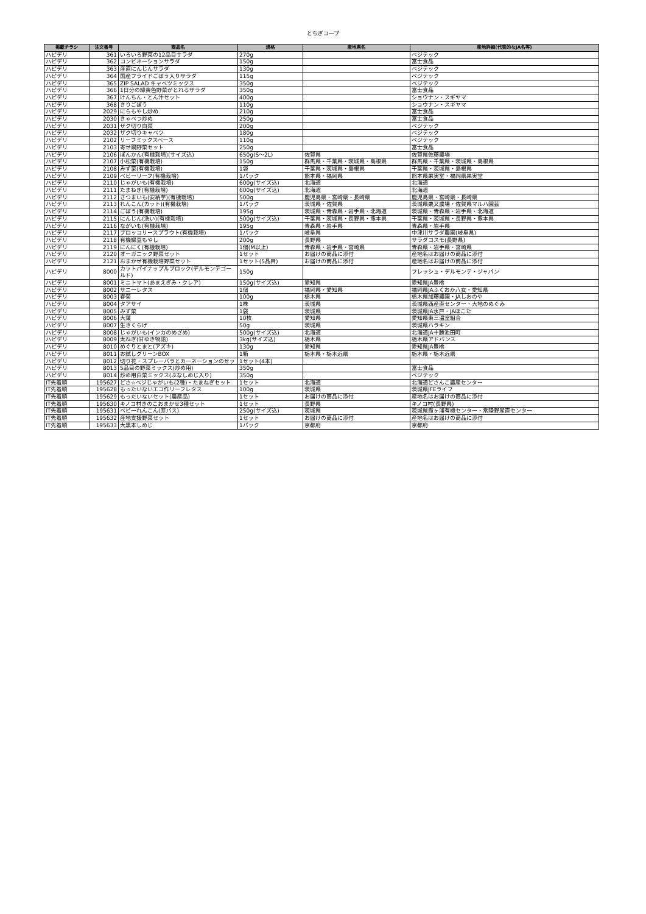とちぎコープ
| 掲載チラシ | 注文番号 | 商品名 | 規格 | 産地県名 | 産地詳細(代表的なJA名等) |
| --- | --- | --- | --- | --- | --- |
| ハピデリ | 361 | いろいろ野菜の12品目サラダ | 270g | | ベジテック |
| ハピデリ | 362 | コンビネーションサラダ | 150g | | 富士食品 |
| ハピデリ | 363 | 産直にんじんサラダ | 130g | | ベジテック |
| ハピデリ | 364 | 国産フライドごぼう入りサラダ | 115g | | ベジテック |
| ハピデリ | 365 | ZIP SALAD キャベツミックス | 350g | | ベジテック |
| ハピデリ | 366 | 1日分の緑黄色野菜がとれるサラダ | 350g | | 富士食品 |
| ハピデリ | 367 | けんちん・とん汁セット | 400g | | ショウナン・スギヤマ |
| ハピデリ | 368 | きりごぼう | 110g | | ショウナン・スギヤマ |
| ハピデリ | 2029 | にらもやし炒め | 210g | | 富士食品 |
| ハピデリ | 2030 | きゃべつ炒め | 250g | | 富士食品 |
| ハピデリ | 2031 | ザク切り白菜 | 200g | | ベジテック |
| ハピデリ | 2032 | ザク切りキャベツ | 180g | | ベジテック |
| ハピデリ | 2102 | リーフミックスベース | 110g | | ベジテック |
| ハピデリ | 2103 | 寄せ鍋野菜セット | 250g | | 富士食品 |
| ハピデリ | 2106 | ぽんかん(有機栽培)(サイズ込) | 650g(S～2L) | 佐賀県 | 佐賀県佐藤農場 |
| ハピデリ | 2107 | 小松菜(有機栽培) | 150g | 群馬県・千葉県・茨城県・島根県 | 群馬県・千葉県・茨城県・島根県 |
| ハピデリ | 2108 | みず菜(有機栽培) | 1袋 | 千葉県・茨城県・島根県 | 千葉県・茨城県・島根県 |
| ハピデリ | 2109 | ベビーリーフ(有機栽培) | 1パック | 熊本県・福岡県 | 熊本県果実堂・福岡県果実堂 |
| ハピデリ | 2110 | じゃがいも(有機栽培) | 600g(サイズ込) | 北海道 | 北海道 |
| ハピデリ | 2111 | たまねぎ(有機栽培) | 600g(サイズ込) | 北海道 | 北海道 |
| ハピデリ | 2112 | さつまいも(安納芋)(有機栽培) | 500g | 鹿児島県・宮崎県・長崎県 | 鹿児島県・宮崎県・長崎県 |
| ハピデリ | 2113 | れんこん(カット)(有機栽培) | 1パック | 茨城県・佐賀県 | 茨城県栗又農場・佐賀県マルハ園芸 |
| ハピデリ | 2114 | ごぼう(有機栽培) | 195g | 茨城県・青森県・岩手県・北海道 | 茨城県・青森県・岩手県・北海道 |
| ハピデリ | 2115 | にんじん(洗い)(有機栽培) | 500g(サイズ込) | 千葉県・茨城県・長野県・熊本県 | 千葉県・茨城県・長野県・熊本県 |
| ハピデリ | 2116 | ながいも(有機栽培) | 195g | 青森県・岩手県 | 青森県・岩手県 |
| ハピデリ | 2117 | ブロッコリースプラウト(有機栽培) | 1パック | 岐阜県 | 中津川サラダ農園(岐阜県) |
| ハピデリ | 2118 | 有機緑豆もやし | 200g | 長野県 | サラダコスモ(長野県) |
| ハピデリ | 2119 | にんにく(有機栽培) | 1個(M以上) | 青森県・岩手県・宮崎県 | 青森県・岩手県・宮崎県 |
| ハピデリ | 2120 | オーガニック野菜セット | 1セット | お届けの商品に添付 | 産地名はお届けの商品に添付 |
| ハピデリ | 2121 | おまかせ有機栽培野菜セット | 1セット(5品目) | お届けの商品に添付 | 産地名はお届けの商品に添付 |
| ハピデリ | 8000 | カットパイナップルブロック(デルモンテゴールド) | 150g | | フレッシュ・デルモンテ・ジャパン |
| ハピデリ | 8001 | ミニトマト(あまえぎみ・クレア) | 150g(サイズ込) | 愛知県 | 愛知県JA豊橋 |
| ハピデリ | 8002 | サニーレタス | 1個 | 福岡県・愛知県 | 福岡県JAふくおか八女・愛知県 |
| ハピデリ | 8003 | 春菊 | 100g | 栃木県 | 栃木県加藤農園・JAしおのや |
| ハピデリ | 8004 | タアサイ | 1株 | 茨城県 | 茨城県西産直センター・大地のめぐみ |
| ハピデリ | 8005 | みず菜 | 1袋 | 茨城県 | 茨城県JA水戸・JAほこた |
| ハピデリ | 8006 | 大葉 | 10枚 | 愛知県 | 愛知県東三温室組合 |
| ハピデリ | 8007 | 生きくらげ | 50g | 茨城県 | 茨城県ハラキン |
| ハピデリ | 8008 | じゃがいも(インカのめざめ) | 500g(サイズ込) | 北海道 | 北海道JA十勝池田町 |
| ハピデリ | 8009 | 太ねぎ(甘ゆき物語) | 3kg(サイズ込) | 栃木県 | 栃木県アドバンス |
| ハピデリ | 8010 | めぐりとまと(アズキ) | 130g | 愛知県 | 愛知県JA豊橋 |
| ハピデリ | 8011 | お試しグリーンBOX | 1箱 | 栃木県・栃木近県 | 栃木県・栃木近県 |
| ハピデリ | 8012 | 切り花・スプレーバラとカーネーションのセッ | 1セット(4本) | | |
| ハピデリ | 8013 | 5品目の野菜ミックス(炒め用) | 350g | | 富士食品 |
| ハピデリ | 8014 | 炒め用白菜ミックス(ぶなしめじ入り) | 350g | | ベジテック |
| IT先着順 | 195627 | どさ☆ベジじゃがいも(2種)・たまねぎセット | 1セット | 北海道 | 北海道どさんこ農産センター |
| IT先着順 | 195628 | もったいないエコ作リーフレタス | 100g | 茨城県 | 茨城県JFEライフ |
| IT先着順 | 195629 | もったいないセット(農産品) | 1セット | お届けの商品に添付 | 産地名はお届けの商品に添付 |
| IT先着順 | 195630 | キノコ村きのこおまかせ3種セット | 1セット | 長野県 | キノコ村(長野県) |
| IT先着順 | 195631 | ベビーれんこん(芽バス) | 250g(サイズ込) | 茨城県 | 茨城県霞ヶ浦有機センター・常陸野産直センター |
| IT先着順 | 195632 | 産地支援野菜セット | 1セット | お届けの商品に添付 | 産地名はお届けの商品に添付 |
| IT先着順 | 195633 | 大黒本しめじ | 1パック | 京都府 | 京都府 |